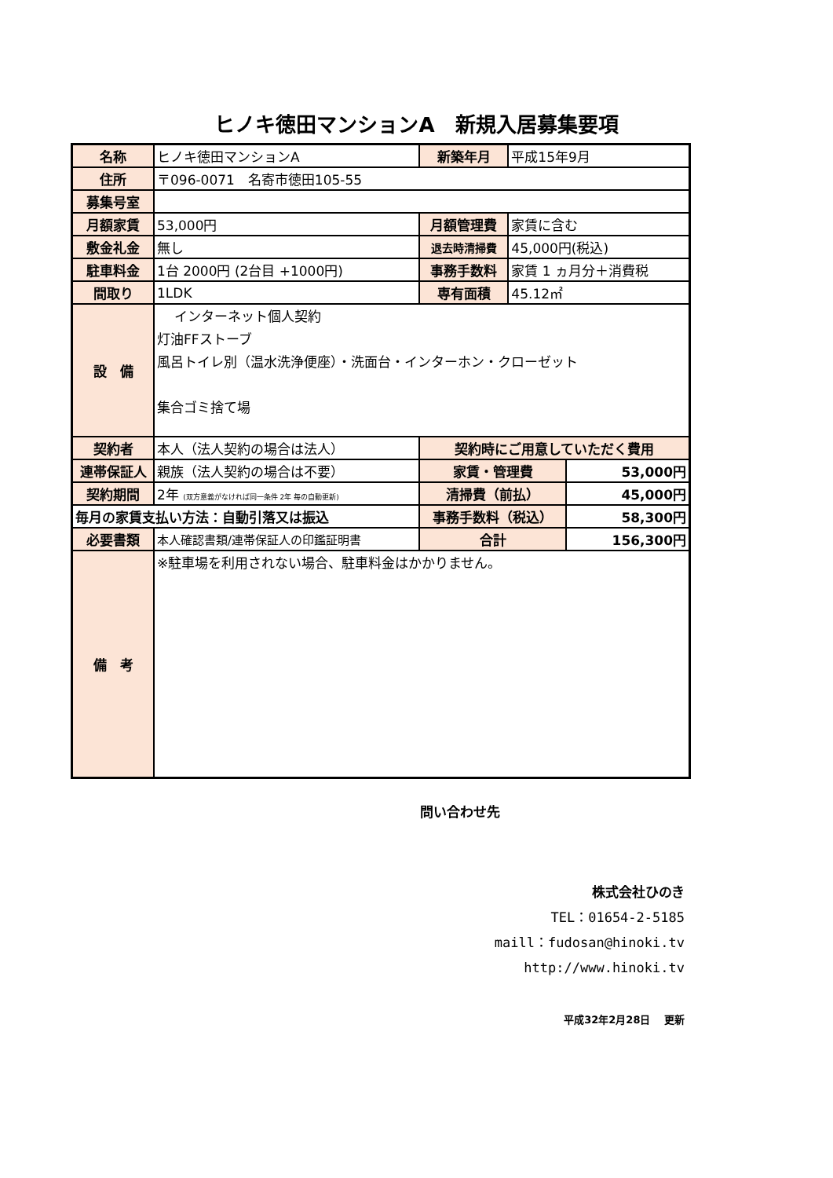ヒノキ徳田マンションA　新規入居募集要項
| 名称 | ヒノキ徳田マンションA | 新築年月 | 平成15年9月 | |
| 住所 | 〒096-0071 名寄市徳田105-55 | | | |
| 募集号室 | | | | |
| 月額家賃 | 53,000円 | 月額管理費 | 家賃に含む | |
| 敷金礼金 | 無し | 退去時清掃費 | 45,000円(税込) | |
| 駐車料金 | 1台 2000円 (2台目 +1000円) | 事務手数料 | 家賃 1 ヵ月分＋消費税 | |
| 間取り | 1LDK | 専有面積 | 45.12㎡ | |
| 設 備 | インターネット個人契約 灯油FFストーブ 風呂トイレ別（温水洗浄便座）・洗面台・インターホン・クローゼット 集合ゴミ捨て場 | | | |
| 契約者 | 本人（法人契約の場合は法人） | 契約時にご用意していただく費用 | | |
| 連帯保証人 | 親族（法人契約の場合は不要） | 家賃・管理費 | | 53,000円 |
| 契約期間 | 2年 (双方意義がなければ同一条件 2年 毎の自動更新) | 清掃費（前払） | | 45,000円 |
| 毎月の家賃支払い方法：自動引落又は振込 | | 事務手数料（税込） | | 58,300円 |
| 必要書類 | 本人確認書類/連帯保証人の印鑑証明書 | 合計 | | 156,300円 |
| 備 考 | ※駐車場を利用されない場合、駐車料金はかかりません。 | | | |
問い合わせ先
株式会社ひのき
TEL：01654-2-5185
maill：fudosan@hinoki.tv
http://www.hinoki.tv
平成32年2月28日　 更新